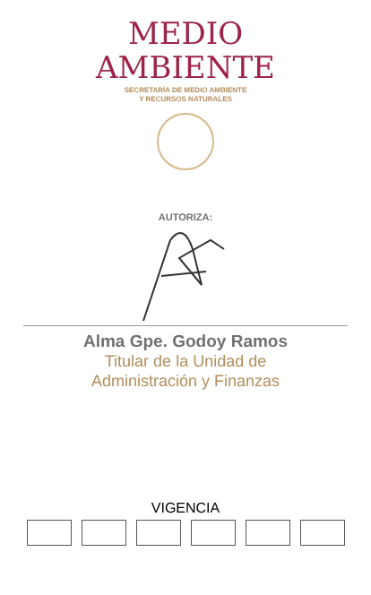MEDIO
AMBIENTE
SECRETARÍA DE MEDIO AMBIENTE
Y RECURSOS NATURALES
AUTORIZA:
Alma Gpe. Godoy Ramos
Titular de la Unidad de
Administración y Finanzas
VIGENCIA